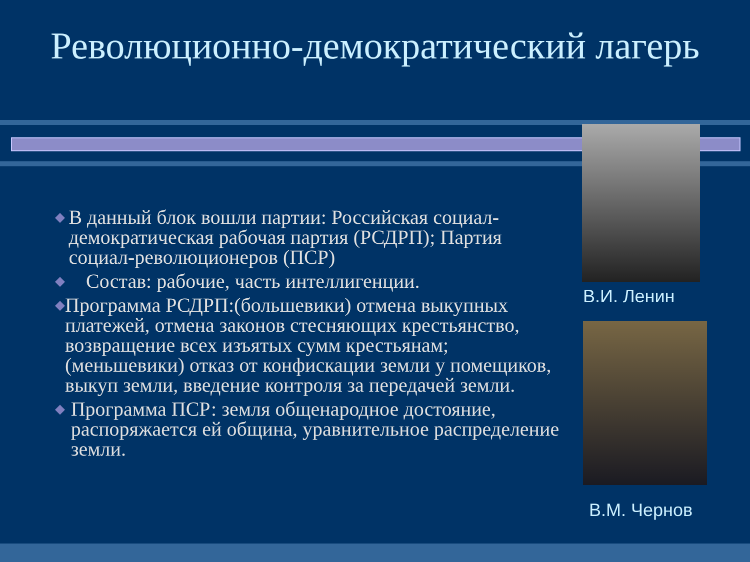Революционно-демократический лагерь
◆ В данный блок вошли партии: Российская социал-демократическая рабочая партия (РСДРП); Партия социал-революционеров (ПСР)
◆ Состав: рабочие, часть интеллигенции.
◆ Программа РСДРП:(большевики) отмена выкупных платежей, отмена законов стесняющих крестьянство, возвращение всех изъятых сумм крестьянам; (меньшевики) отказ от конфискации земли у помещиков, выкуп земли, введение контроля за передачей земли.
◆ Программа ПСР: земля общенародное достояние, распоряжается ей община, уравнительное распределение земли.
В.И. Ленин
В.М. Чернов